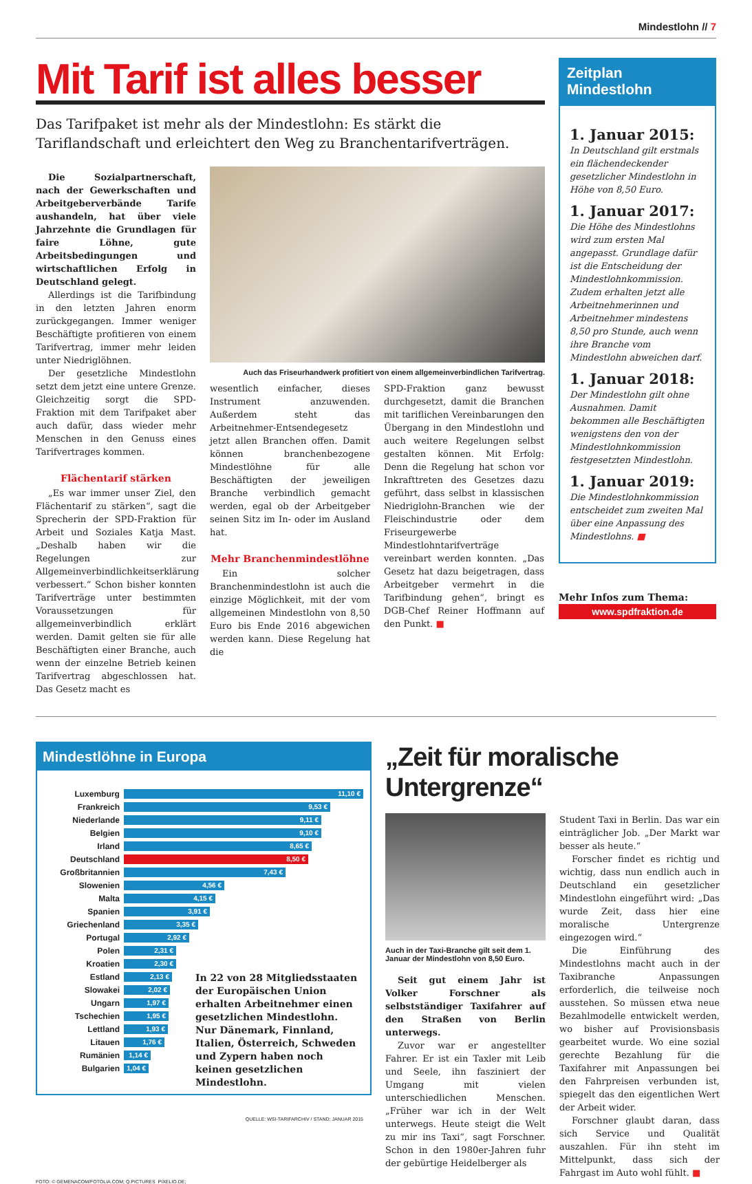Mindestlohn // 7
Mit Tarif ist alles besser
Das Tarifpaket ist mehr als der Mindestlohn: Es stärkt die Tariflandschaft und erleichtert den Weg zu Branchentarifverträgen.
Die Sozialpartnerschaft, nach der Gewerkschaften und Arbeitgeberverbände Tarife aushandeln, hat über viele Jahrzehnte die Grundlagen für faire Löhne, gute Arbeitsbedingungen und wirtschaftlichen Erfolg in Deutschland gelegt.
Allerdings ist die Tarifbindung in den letzten Jahren enorm zurückgegangen. Immer weniger Beschäftigte profitieren von einem Tarifvertrag, immer mehr leiden unter Niedriglöhnen.
Der gesetzliche Mindestlohn setzt dem jetzt eine untere Grenze. Gleichzeitig sorgt die SPD-Fraktion mit dem Tarifpaket aber auch dafür, dass wieder mehr Menschen in den Genuss eines Tarifvertrages kommen.
Flächentarif stärken
„Es war immer unser Ziel, den Flächentarif zu stärken“, sagt die Sprecherin der SPD-Fraktion für Arbeit und Soziales Katja Mast. „Deshalb haben wir die Regelungen zur Allgemeinverbindlichkeitserklärung verbessert.“ Schon bisher konnten Tarifverträge unter bestimmten Voraussetzungen für allgemeinverbindlich erklärt werden. Damit gelten sie für alle Beschäftigten einer Branche, auch wenn der einzelne Betrieb keinen Tarifvertrag abgeschlossen hat. Das Gesetz macht es
Auch das Friseurhandwerk profitiert von einem allgemeinverbindlichen Tarifvertrag.
wesentlich einfacher, dieses Instrument anzuwenden. Außerdem steht das Arbeitnehmer-Entsendegesetz jetzt allen Branchen offen. Damit können branchenbezogene Mindestlöhne für alle Beschäftigten der jeweiligen Branche verbindlich gemacht werden, egal ob der Arbeitgeber seinen Sitz im In- oder im Ausland hat.
Mehr Branchenmindestlöhne
Ein solcher Branchenmindestlohn ist auch die einzige Möglichkeit, mit der vom allgemeinen Mindestlohn von 8,50 Euro bis Ende 2016 abgewichen werden kann. Diese Regelung hat die
SPD-Fraktion ganz bewusst durchgesetzt, damit die Branchen mit tariflichen Vereinbarungen den Übergang in den Mindestlohn und auch weitere Regelungen selbst gestalten können. Mit Erfolg: Denn die Regelung hat schon vor Inkrafttreten des Gesetzes dazu geführt, dass selbst in klassischen Niedriglohn-Branchen wie der Fleischindustrie oder dem Friseurgewerbe Mindestlohntarifverträge vereinbart werden konnten. „Das Gesetz hat dazu beigetragen, dass Arbeitgeber vermehrt in die Tarifbindung gehen“, bringt es DGB-Chef Reiner Hoffmann auf den Punkt. ■
Zeitplan Mindestlohn
1. Januar 2015:
In Deutschland gilt erstmals ein flächendeckender gesetzlicher Mindestlohn in Höhe von 8,50 Euro.
1. Januar 2017:
Die Höhe des Mindestlohns wird zum ersten Mal angepasst. Grundlage dafür ist die Entscheidung der Mindestlohnkommission. Zudem erhalten jetzt alle Arbeitnehmerinnen und Arbeitnehmer mindestens 8,50 pro Stunde, auch wenn ihre Branche vom Mindestlohn abweichen darf.
1. Januar 2018:
Der Mindestlohn gilt ohne Ausnahmen. Damit bekommen alle Beschäftigten wenigstens den von der Mindestlohnkommission festgesetzten Mindestlohn.
1. Januar 2019:
Die Mindestlohnkommission entscheidet zum zweiten Mal über eine Anpassung des Mindestlohns. ■
Mehr Infos zum Thema:
www.spdfraktion.de
Mindestlöhne in Europa
Luxemburg
11,10 €
Frankreich
9,53 €
Niederlande
9,11 €
Belgien
9,10 €
Irland
8,65 €
Deutschland
8,50 €
Großbritannien
7,43 €
Slowenien
4,56 €
Malta
4,15 €
Spanien
3,91 €
Griechenland
3,35 €
Portugal
2,92 €
Polen
2,31 €
Kroatien
2,30 €
Estland
2,13 €
Slowakei
2,02 €
Ungarn
1,97 €
Tschechien
1,95 €
Lettland
1,93 €
Litauen
1,76 €
Rumänien
1,14 €
Bulgarien
1,04 €
In 22 von 28 Mitgliedsstaaten der Europäischen Union erhalten Arbeitnehmer einen gesetzlichen Mindestlohn. Nur Dänemark, Finnland, Italien, Österreich, Schweden und Zypern haben noch keinen gesetzlichen Mindestlohn.
QUELLE: WSI-TARIFARCHIV / STAND: JANUAR 2015
„Zeit für moralische Untergrenze“
Auch in der Taxi-Branche gilt seit dem 1. Januar der Mindestlohn von 8,50 Euro.
Seit gut einem Jahr ist Volker Forschner als selbstständiger Taxifahrer auf den Straßen von Berlin unterwegs.
Zuvor war er angestellter Fahrer. Er ist ein Taxler mit Leib und Seele, ihn fasziniert der Umgang mit vielen unterschiedlichen Menschen. „Früher war ich in der Welt unterwegs. Heute steigt die Welt zu mir ins Taxi“, sagt Forschner. Schon in den 1980er-Jahren fuhr der gebürtige Heidelberger als
Student Taxi in Berlin. Das war ein einträglicher Job. „Der Markt war besser als heute.“
Forscher findet es richtig und wichtig, dass nun endlich auch in Deutschland ein gesetzlicher Mindestlohn eingeführt wird: „Das wurde Zeit, dass hier eine moralische Untergrenze eingezogen wird.“
Die Einführung des Mindestlohns macht auch in der Taxibranche Anpassungen erforderlich, die teilweise noch ausstehen. So müssen etwa neue Bezahlmodelle entwickelt werden, wo bisher auf Provisionsbasis gearbeitet wurde. Wo eine sozial gerechte Bezahlung für die Taxifahrer mit Anpassungen bei den Fahrpreisen verbunden ist, spiegelt das den eigentlichen Wert der Arbeit wider.
Forschner glaubt daran, dass sich Service und Qualität auszahlen. Für ihn steht im Mittelpunkt, dass sich der Fahrgast im Auto wohl fühlt. ■
FOTO: © GEMENACOM/FOTOLIA.COM; Q.PICTURES_PIXELIO.DE;